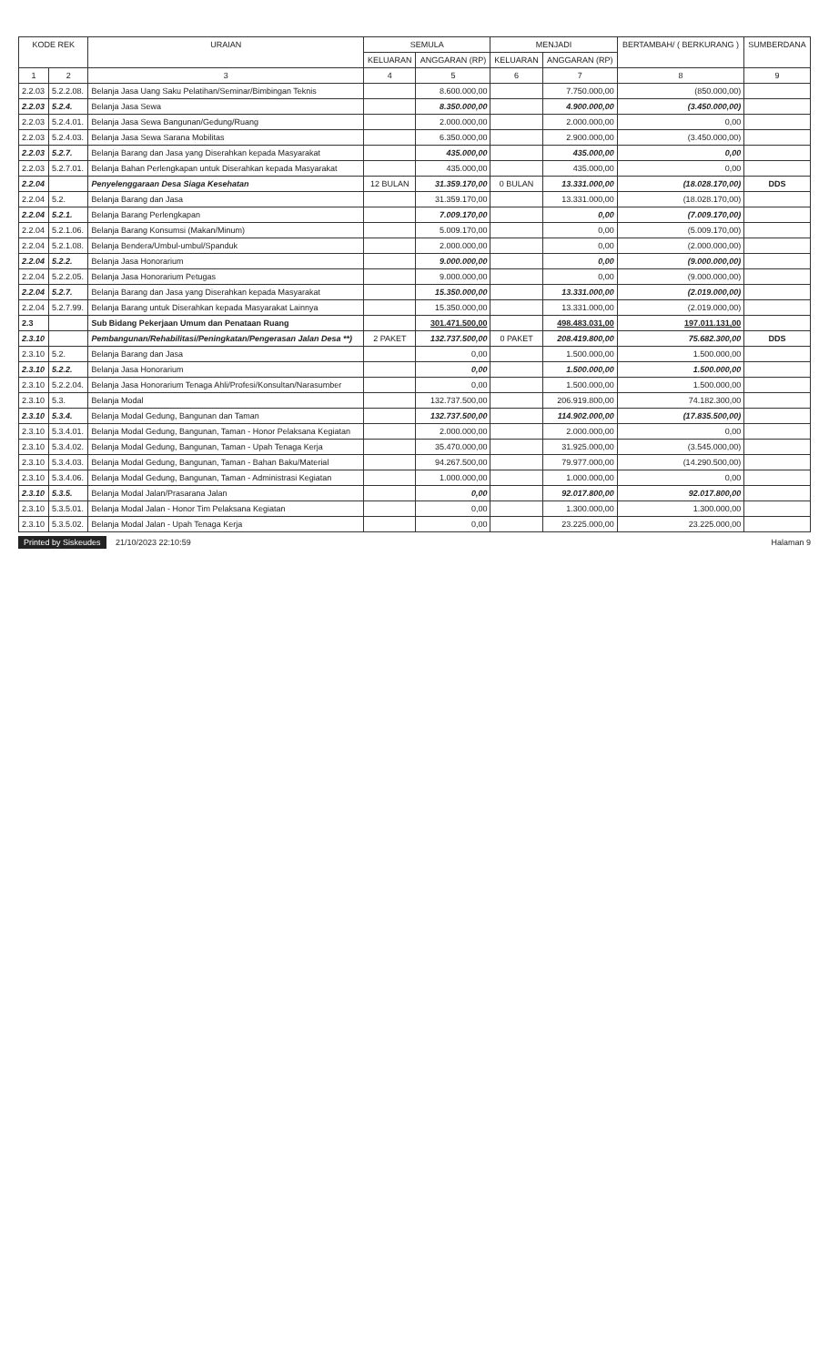| KODE REK | | URAIAN | SEMULA | | MENJADI | | BERTAMBAH/ ( BERKURANG ) | SUMBERDANA |
| --- | --- | --- | --- | --- | --- | --- | --- | --- |
| | | | KELUARAN | ANGGARAN (RP) | KELUARAN | ANGGARAN (RP) | | |
| 1 | 2 | 3 | 4 | 5 | 6 | 7 | 8 | 9 |
| 2.2.03 | 5.2.2.08. | Belanja Jasa Uang Saku Pelatihan/Seminar/Bimbingan Teknis | | 8.600.000,00 | | 7.750.000,00 | (850.000,00) | |
| 2.2.03 | 5.2.4. | Belanja Jasa Sewa | | 8.350.000,00 | | 4.900.000,00 | (3.450.000,00) | |
| 2.2.03 | 5.2.4.01. | Belanja Jasa Sewa Bangunan/Gedung/Ruang | | 2.000.000,00 | | 2.000.000,00 | 0,00 | |
| 2.2.03 | 5.2.4.03. | Belanja Jasa Sewa Sarana Mobilitas | | 6.350.000,00 | | 2.900.000,00 | (3.450.000,00) | |
| 2.2.03 | 5.2.7. | Belanja Barang dan Jasa yang Diserahkan kepada Masyarakat | | 435.000,00 | | 435.000,00 | 0,00 | |
| 2.2.03 | 5.2.7.01. | Belanja Bahan Perlengkapan untuk Diserahkan kepada Masyarakat | | 435.000,00 | | 435.000,00 | 0,00 | |
| 2.2.04 | | Penyelenggaraan Desa Siaga Kesehatan | 12 BULAN | 31.359.170,00 | 0 BULAN | 13.331.000,00 | (18.028.170,00) | DDS |
| 2.2.04 | 5.2. | Belanja Barang dan Jasa | | 31.359.170,00 | | 13.331.000,00 | (18.028.170,00) | |
| 2.2.04 | 5.2.1. | Belanja Barang Perlengkapan | | 7.009.170,00 | | 0,00 | (7.009.170,00) | |
| 2.2.04 | 5.2.1.06. | Belanja Barang Konsumsi (Makan/Minum) | | 5.009.170,00 | | 0,00 | (5.009.170,00) | |
| 2.2.04 | 5.2.1.08. | Belanja Bendera/Umbul-umbul/Spanduk | | 2.000.000,00 | | 0,00 | (2.000.000,00) | |
| 2.2.04 | 5.2.2. | Belanja Jasa Honorarium | | 9.000.000,00 | | 0,00 | (9.000.000,00) | |
| 2.2.04 | 5.2.2.05. | Belanja Jasa Honorarium Petugas | | 9.000.000,00 | | 0,00 | (9.000.000,00) | |
| 2.2.04 | 5.2.7. | Belanja Barang dan Jasa yang Diserahkan kepada Masyarakat | | 15.350.000,00 | | 13.331.000,00 | (2.019.000,00) | |
| 2.2.04 | 5.2.7.99. | Belanja Barang untuk Diserahkan kepada Masyarakat Lainnya | | 15.350.000,00 | | 13.331.000,00 | (2.019.000,00) | |
| 2.3 | | Sub Bidang Pekerjaan Umum dan Penataan Ruang | | 301.471.500,00 | | 498.483.031,00 | 197.011.131,00 | |
| 2.3.10 | | Pembangunan/Rehabilitasi/Peningkatan/Pengerasan Jalan Desa **) | 2 PAKET | 132.737.500,00 | 0 PAKET | 208.419.800,00 | 75.682.300,00 | DDS |
| 2.3.10 | 5.2. | Belanja Barang dan Jasa | | 0,00 | | 1.500.000,00 | 1.500.000,00 | |
| 2.3.10 | 5.2.2. | Belanja Jasa Honorarium | | 0,00 | | 1.500.000,00 | 1.500.000,00 | |
| 2.3.10 | 5.2.2.04. | Belanja Jasa Honorarium Tenaga Ahli/Profesi/Konsultan/Narasumber | | 0,00 | | 1.500.000,00 | 1.500.000,00 | |
| 2.3.10 | 5.3. | Belanja Modal | | 132.737.500,00 | | 206.919.800,00 | 74.182.300,00 | |
| 2.3.10 | 5.3.4. | Belanja Modal Gedung, Bangunan dan Taman | | 132.737.500,00 | | 114.902.000,00 | (17.835.500,00) | |
| 2.3.10 | 5.3.4.01. | Belanja Modal Gedung, Bangunan, Taman - Honor Pelaksana Kegiatan | | 2.000.000,00 | | 2.000.000,00 | 0,00 | |
| 2.3.10 | 5.3.4.02. | Belanja Modal Gedung, Bangunan, Taman - Upah Tenaga Kerja | | 35.470.000,00 | | 31.925.000,00 | (3.545.000,00) | |
| 2.3.10 | 5.3.4.03. | Belanja Modal Gedung, Bangunan, Taman - Bahan Baku/Material | | 94.267.500,00 | | 79.977.000,00 | (14.290.500,00) | |
| 2.3.10 | 5.3.4.06. | Belanja Modal Gedung, Bangunan, Taman - Administrasi Kegiatan | | 1.000.000,00 | | 1.000.000,00 | 0,00 | |
| 2.3.10 | 5.3.5. | Belanja Modal Jalan/Prasarana Jalan | | 0,00 | | 92.017.800,00 | 92.017.800,00 | |
| 2.3.10 | 5.3.5.01. | Belanja Modal Jalan - Honor Tim Pelaksana Kegiatan | | 0,00 | | 1.300.000,00 | 1.300.000,00 | |
| 2.3.10 | 5.3.5.02. | Belanja Modal Jalan - Upah Tenaga Kerja | | 0,00 | | 23.225.000,00 | 23.225.000,00 | |
Printed by Siskeudes 21/10/2023 22:10:59
Halaman 9